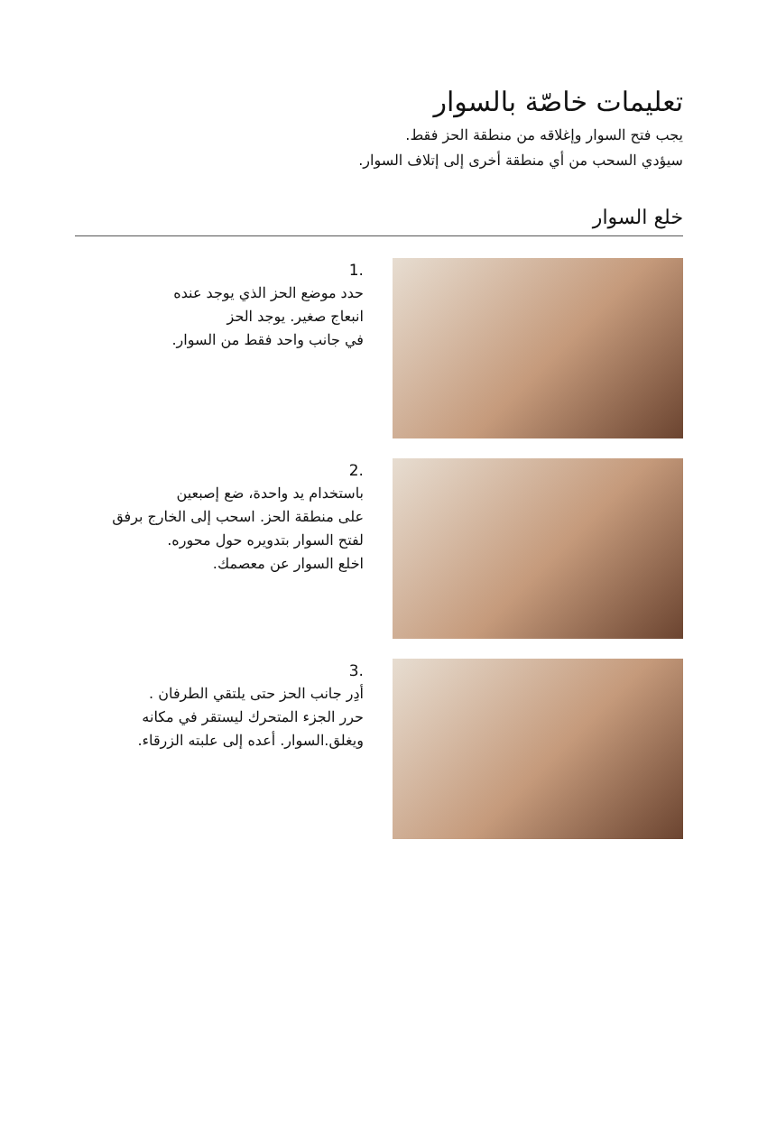تعليمات خاصّة بالسوار
يجب فتح السوار وإغلاقه من منطقة الحز فقط.
سيؤدي السحب من أي منطقة أخرى إلى إتلاف السوار.
خلع السوار
1.
حدد موضع الحز الذي يوجد عنده
انبعاج صغير. يوجد الحز
في جانب واحد فقط من السوار.
2.
باستخدام يد واحدة، ضع إصبعين
على منطقة الحز. اسحب إلى الخارج برفق
لفتح السوار بتدويره حول محوره.
اخلع السوار عن معصمك.
3.
أدِر جانب الحز حتى يلتقي الطرفان .
حرر الجزء المتحرك ليستقر في مكانه
ويغلق.السوار. أعده إلى علبته الزرقاء.